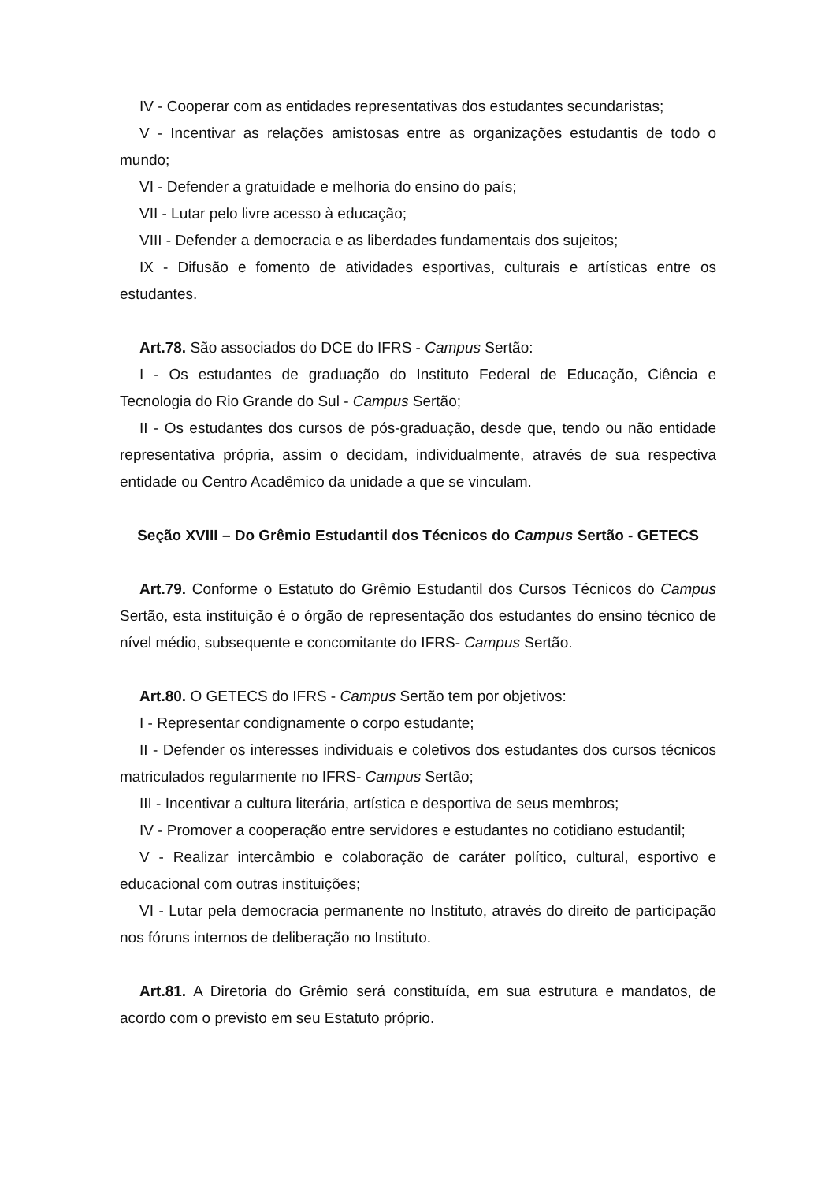IV - Cooperar com as entidades representativas dos estudantes secundaristas;
V - Incentivar as relações amistosas entre as organizações estudantis de todo o mundo;
VI - Defender a gratuidade e melhoria do ensino do país;
VII - Lutar pelo livre acesso à educação;
VIII - Defender a democracia e as liberdades fundamentais dos sujeitos;
IX - Difusão e fomento de atividades esportivas, culturais e artísticas entre os estudantes.
Art.78. São associados do DCE do IFRS - Campus Sertão:
I - Os estudantes de graduação do Instituto Federal de Educação, Ciência e Tecnologia do Rio Grande do Sul - Campus Sertão;
II - Os estudantes dos cursos de pós-graduação, desde que, tendo ou não entidade representativa própria, assim o decidam, individualmente, através de sua respectiva entidade ou Centro Acadêmico da unidade a que se vinculam.
Seção XVIII – Do Grêmio Estudantil dos Técnicos do Campus Sertão - GETECS
Art.79. Conforme o Estatuto do Grêmio Estudantil dos Cursos Técnicos do Campus Sertão, esta instituição é o órgão de representação dos estudantes do ensino técnico de nível médio, subsequente e concomitante do IFRS- Campus Sertão.
Art.80. O GETECS do IFRS - Campus Sertão tem por objetivos:
I - Representar condignamente o corpo estudante;
II - Defender os interesses individuais e coletivos dos estudantes dos cursos técnicos matriculados regularmente no IFRS- Campus Sertão;
III - Incentivar a cultura literária, artística e desportiva de seus membros;
IV - Promover a cooperação entre servidores e estudantes no cotidiano estudantil;
V - Realizar intercâmbio e colaboração de caráter político, cultural, esportivo e educacional com outras instituições;
VI - Lutar pela democracia permanente no Instituto, através do direito de participação nos fóruns internos de deliberação no Instituto.
Art.81. A Diretoria do Grêmio será constituída, em sua estrutura e mandatos, de acordo com o previsto em seu Estatuto próprio.